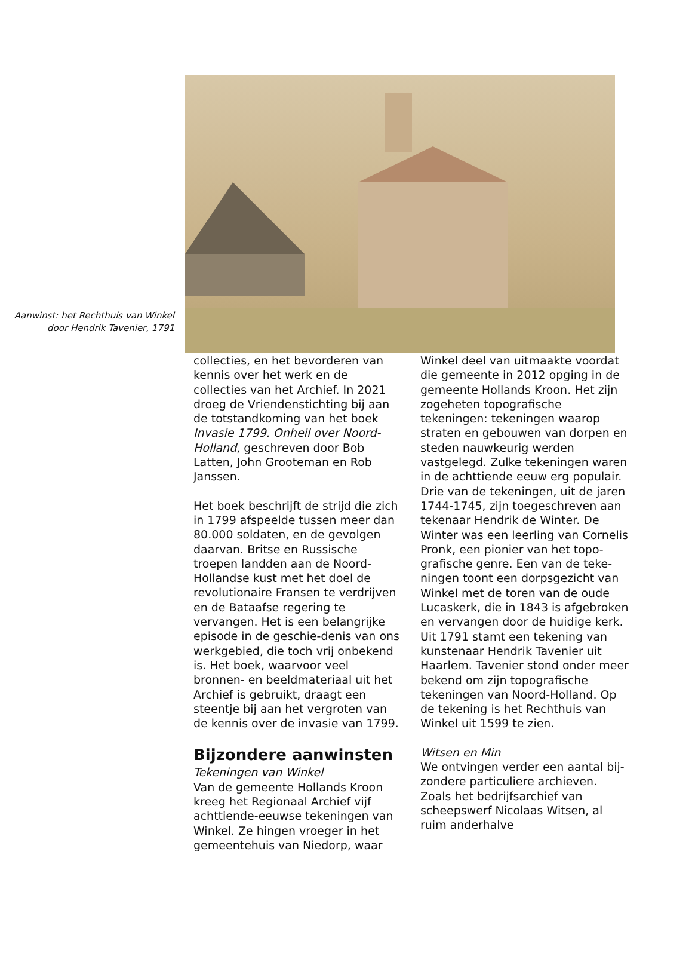Aanwinst: het Rechthuis van Winkel door Hendrik Tavenier, 1791
collecties, en het bevorderen van kennis over het werk en de collecties van het Archief. In 2021 droeg de Vriendenstichting bij aan de totstandkoming van het boek Invasie 1799. Onheil over Noord-Holland, geschreven door Bob Latten, John Grooteman en Rob Janssen.
Het boek beschrijft de strijd die zich in 1799 afspeelde tussen meer dan 80.000 soldaten, en de gevolgen daarvan. Britse en Russische troepen landden aan de Noord-Hollandse kust met het doel de revolutionaire Fransen te verdrijven en de Bataafse regering te vervangen. Het is een belangrijke episode in de geschie-denis van ons werkgebied, die toch vrij onbekend is. Het boek, waarvoor veel bronnen- en beeldmateriaal uit het Archief is gebruikt, draagt een steentje bij aan het vergroten van de kennis over de invasie van 1799.
Bijzondere aanwinsten
Tekeningen van Winkel
Van de gemeente Hollands Kroon kreeg het Regionaal Archief vijf achttiende-eeuwse tekeningen van Winkel. Ze hingen vroeger in het gemeentehuis van Niedorp, waar
Winkel deel van uitmaakte voordat die gemeente in 2012 opging in de gemeente Hollands Kroon. Het zijn zogeheten topografische tekeningen: tekeningen waarop straten en gebouwen van dorpen en steden nauwkeurig werden vastgelegd. Zulke tekeningen waren in de achttiende eeuw erg populair. Drie van de tekeningen, uit de jaren 1744-1745, zijn toegeschreven aan tekenaar Hendrik de Winter. De Winter was een leerling van Cornelis Pronk, een pionier van het topo-grafische genre. Een van de teke-ningen toont een dorpsgezicht van Winkel met de toren van de oude Lucaskerk, die in 1843 is afgebroken en vervangen door de huidige kerk. Uit 1791 stamt een tekening van kunstenaar Hendrik Tavenier uit Haarlem. Tavenier stond onder meer bekend om zijn topografische tekeningen van Noord-Holland. Op de tekening is het Rechthuis van Winkel uit 1599 te zien.
Witsen en Min
We ontvingen verder een aantal bij-zondere particuliere archieven. Zoals het bedrijfsarchief van scheepswerf Nicolaas Witsen, al ruim anderhalve